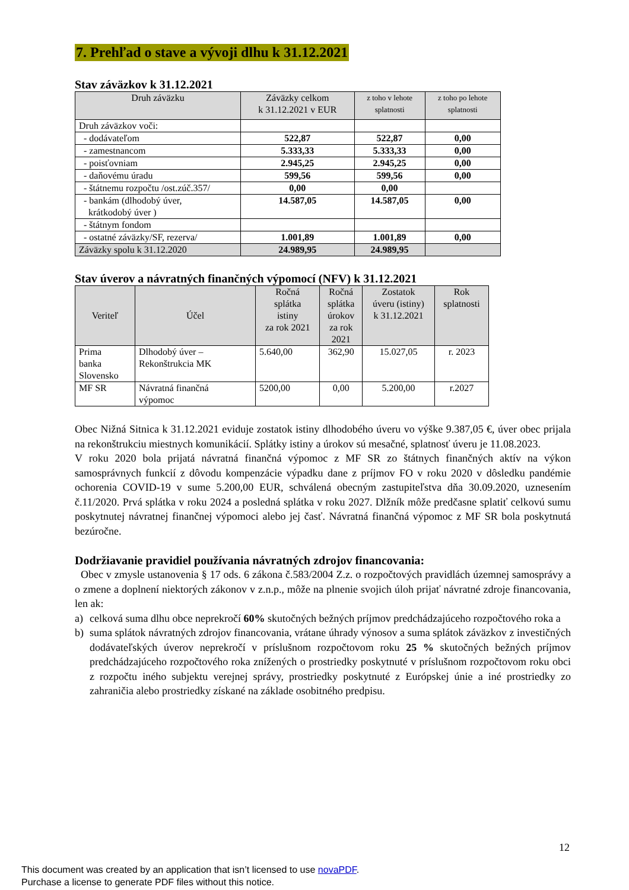7. Prehľad o stave a vývoji dlhu k 31.12.2021
Stav záväzkov k 31.12.2021
| Druh záväzku | Záväzky celkom k 31.12.2021 v EUR | z toho v lehote splatnosti | z toho po lehote splatnosti |
| --- | --- | --- | --- |
| Druh záväzkov voči: | | | |
| - dodávateľom | 522,87 | 522,87 | 0,00 |
| - zamestnancom | 5.333,33 | 5.333,33 | 0,00 |
| - poisťovniam | 2.945,25 | 2.945,25 | 0,00 |
| - daňovému úradu | 599,56 | 599,56 | 0,00 |
| - štátnemu rozpočtu /ost.zúč.357/ | 0,00 | 0,00 | |
| - bankám (dlhodobý úver, krátkodobý úver ) | 14.587,05 | 14.587,05 | 0,00 |
| - štátnym fondom | | | |
| - ostatné záväzky/SF, rezerva/ | 1.001,89 | 1.001,89 | 0,00 |
| Záväzky spolu k 31.12.2020 | 24.989,95 | 24.989,95 | |
Stav úverov a návratných finančných výpomocí (NFV) k 31.12.2021
| Veriteľ | Účel | Ročná splátka istiny za rok 2021 | Ročná splátka úrokov za rok 2021 | Zostatok úveru (istiny) k 31.12.2021 | Rok splatnosti |
| --- | --- | --- | --- | --- | --- |
| Prima banka Slovensko | Dlhodobý úver – Rekonštrukcia MK | 5.640,00 | 362,90 | 15.027,05 | r. 2023 |
| MF SR | Návratná finančná výpomoc | 5200,00 | 0,00 | 5.200,00 | r.2027 |
Obec Nižná Sitnica k 31.12.2021 eviduje zostatok istiny dlhodobého úveru vo výške 9.387,05 €, úver obec prijala na rekonštrukciu miestnych komunikácií. Splátky istiny a úrokov sú mesačné, splatnosť úveru je 11.08.2023.
V roku 2020 bola prijatá návratná finančná výpomoc z MF SR zo štátnych finančných aktív na výkon samosprávnych funkcií z dôvodu kompenzácie výpadku dane z príjmov FO v roku 2020 v dôsledku pandémie ochorenia COVID-19 v sume 5.200,00 EUR, schválená obecným zastupiteľstva dňa 30.09.2020, uznesením č.11/2020. Prvá splátka v roku 2024 a posledná splátka v roku 2027. Dlžník môže predčasne splatiť celkovú sumu poskytnutej návratnej finančnej výpomoci alebo jej časť. Návratná finančná výpomoc z MF SR bola poskytnutá bezúročne.
Dodržiavanie pravidiel používania návratných zdrojov financovania:
Obec v zmysle ustanovenia § 17 ods. 6 zákona č.583/2004 Z.z. o rozpočtových pravidlách územnej samosprávy a o zmene a doplnení niektorých zákonov v z.n.p., môže na plnenie svojich úloh prijať návratné zdroje financovania, len ak:
a) celková suma dlhu obce neprekročí 60% skutočných bežných príjmov predchádzajúceho rozpočtového roka a
b) suma splátok návratných zdrojov financovania, vrátane úhrady výnosov a suma splátok záväzkov z investičných dodávateľských úverov neprekročí v príslušnom rozpočtovom roku 25 % skutočných bežných príjmov predchádzajúceho rozpočtového roka znížených o prostriedky poskytnuté v príslušnom rozpočtovom roku obci z rozpočtu iného subjektu verejnej správy, prostriedky poskytnuté z Európskej únie a iné prostriedky zo zahraničia alebo prostriedky získané na základe osobitného predpisu.
12
This document was created by an application that isn’t licensed to use novaPDF.
Purchase a license to generate PDF files without this notice.